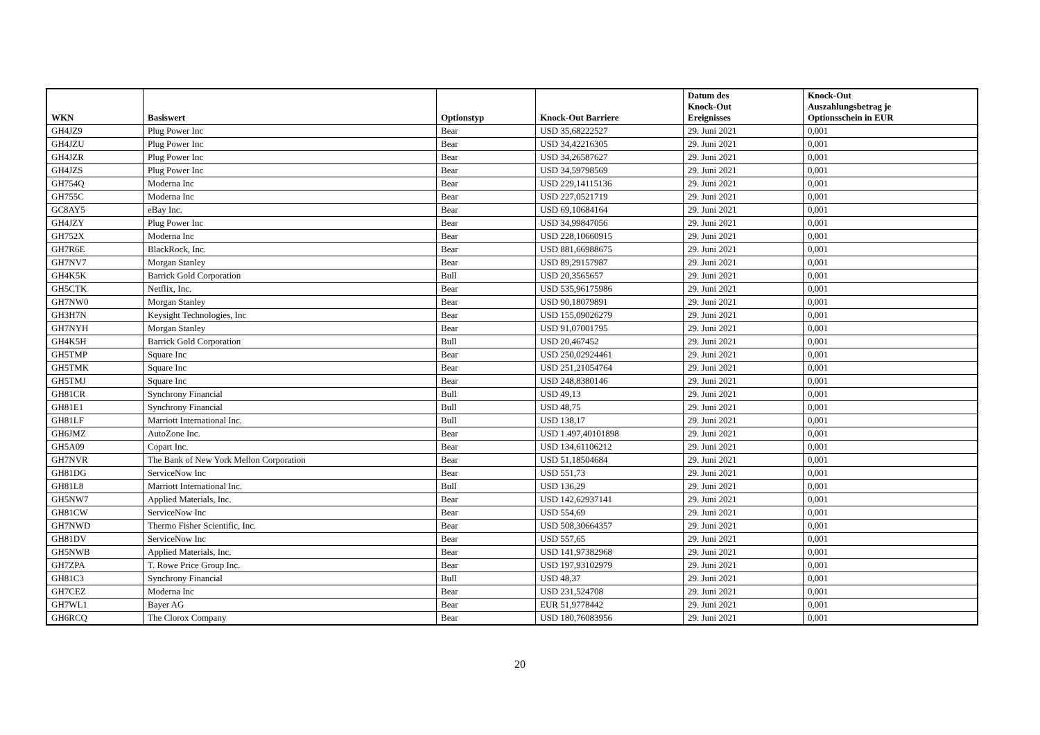| WKN | Basiswert | Optionstyp | Knock-Out Barriere | Datum des Knock-Out Ereignisses | Knock-Out Auszahlungsbetrag je Optionsschein in EUR |
| --- | --- | --- | --- | --- | --- |
| GH4JZ9 | Plug Power Inc | Bear | USD 35,68222527 | 29. Juni 2021 | 0,001 |
| GH4JZU | Plug Power Inc | Bear | USD 34,42216305 | 29. Juni 2021 | 0,001 |
| GH4JZR | Plug Power Inc | Bear | USD 34,26587627 | 29. Juni 2021 | 0,001 |
| GH4JZS | Plug Power Inc | Bear | USD 34,59798569 | 29. Juni 2021 | 0,001 |
| GH754Q | Moderna Inc | Bear | USD 229,14115136 | 29. Juni 2021 | 0,001 |
| GH755C | Moderna Inc | Bear | USD 227,0521719 | 29. Juni 2021 | 0,001 |
| GC8AY5 | eBay Inc. | Bear | USD 69,10684164 | 29. Juni 2021 | 0,001 |
| GH4JZY | Plug Power Inc | Bear | USD 34,99847056 | 29. Juni 2021 | 0,001 |
| GH752X | Moderna Inc | Bear | USD 228,10660915 | 29. Juni 2021 | 0,001 |
| GH7R6E | BlackRock, Inc. | Bear | USD 881,66988675 | 29. Juni 2021 | 0,001 |
| GH7NV7 | Morgan Stanley | Bear | USD 89,29157987 | 29. Juni 2021 | 0,001 |
| GH4K5K | Barrick Gold Corporation | Bull | USD 20,3565657 | 29. Juni 2021 | 0,001 |
| GH5CTK | Netflix, Inc. | Bear | USD 535,96175986 | 29. Juni 2021 | 0,001 |
| GH7NW0 | Morgan Stanley | Bear | USD 90,18079891 | 29. Juni 2021 | 0,001 |
| GH3H7N | Keysight Technologies, Inc | Bear | USD 155,09026279 | 29. Juni 2021 | 0,001 |
| GH7NYH | Morgan Stanley | Bear | USD 91,07001795 | 29. Juni 2021 | 0,001 |
| GH4K5H | Barrick Gold Corporation | Bull | USD 20,467452 | 29. Juni 2021 | 0,001 |
| GH5TMP | Square Inc | Bear | USD 250,02924461 | 29. Juni 2021 | 0,001 |
| GH5TMK | Square Inc | Bear | USD 251,21054764 | 29. Juni 2021 | 0,001 |
| GH5TMJ | Square Inc | Bear | USD 248,8380146 | 29. Juni 2021 | 0,001 |
| GH81CR | Synchrony Financial | Bull | USD 49,13 | 29. Juni 2021 | 0,001 |
| GH81E1 | Synchrony Financial | Bull | USD 48,75 | 29. Juni 2021 | 0,001 |
| GH81LF | Marriott International Inc. | Bull | USD 138,17 | 29. Juni 2021 | 0,001 |
| GH6JMZ | AutoZone Inc. | Bear | USD 1.497,40101898 | 29. Juni 2021 | 0,001 |
| GH5A09 | Copart Inc. | Bear | USD 134,61106212 | 29. Juni 2021 | 0,001 |
| GH7NVR | The Bank of New York Mellon Corporation | Bear | USD 51,18504684 | 29. Juni 2021 | 0,001 |
| GH81DG | ServiceNow Inc | Bear | USD 551,73 | 29. Juni 2021 | 0,001 |
| GH81L8 | Marriott International Inc. | Bull | USD 136,29 | 29. Juni 2021 | 0,001 |
| GH5NW7 | Applied Materials, Inc. | Bear | USD 142,62937141 | 29. Juni 2021 | 0,001 |
| GH81CW | ServiceNow Inc | Bear | USD 554,69 | 29. Juni 2021 | 0,001 |
| GH7NWD | Thermo Fisher Scientific, Inc. | Bear | USD 508,30664357 | 29. Juni 2021 | 0,001 |
| GH81DV | ServiceNow Inc | Bear | USD 557,65 | 29. Juni 2021 | 0,001 |
| GH5NWB | Applied Materials, Inc. | Bear | USD 141,97382968 | 29. Juni 2021 | 0,001 |
| GH7ZPA | T. Rowe Price Group Inc. | Bear | USD 197,93102979 | 29. Juni 2021 | 0,001 |
| GH81C3 | Synchrony Financial | Bull | USD 48,37 | 29. Juni 2021 | 0,001 |
| GH7CEZ | Moderna Inc | Bear | USD 231,524708 | 29. Juni 2021 | 0,001 |
| GH7WL1 | Bayer AG | Bear | EUR 51,9778442 | 29. Juni 2021 | 0,001 |
| GH6RCQ | The Clorox Company | Bear | USD 180,76083956 | 29. Juni 2021 | 0,001 |
20